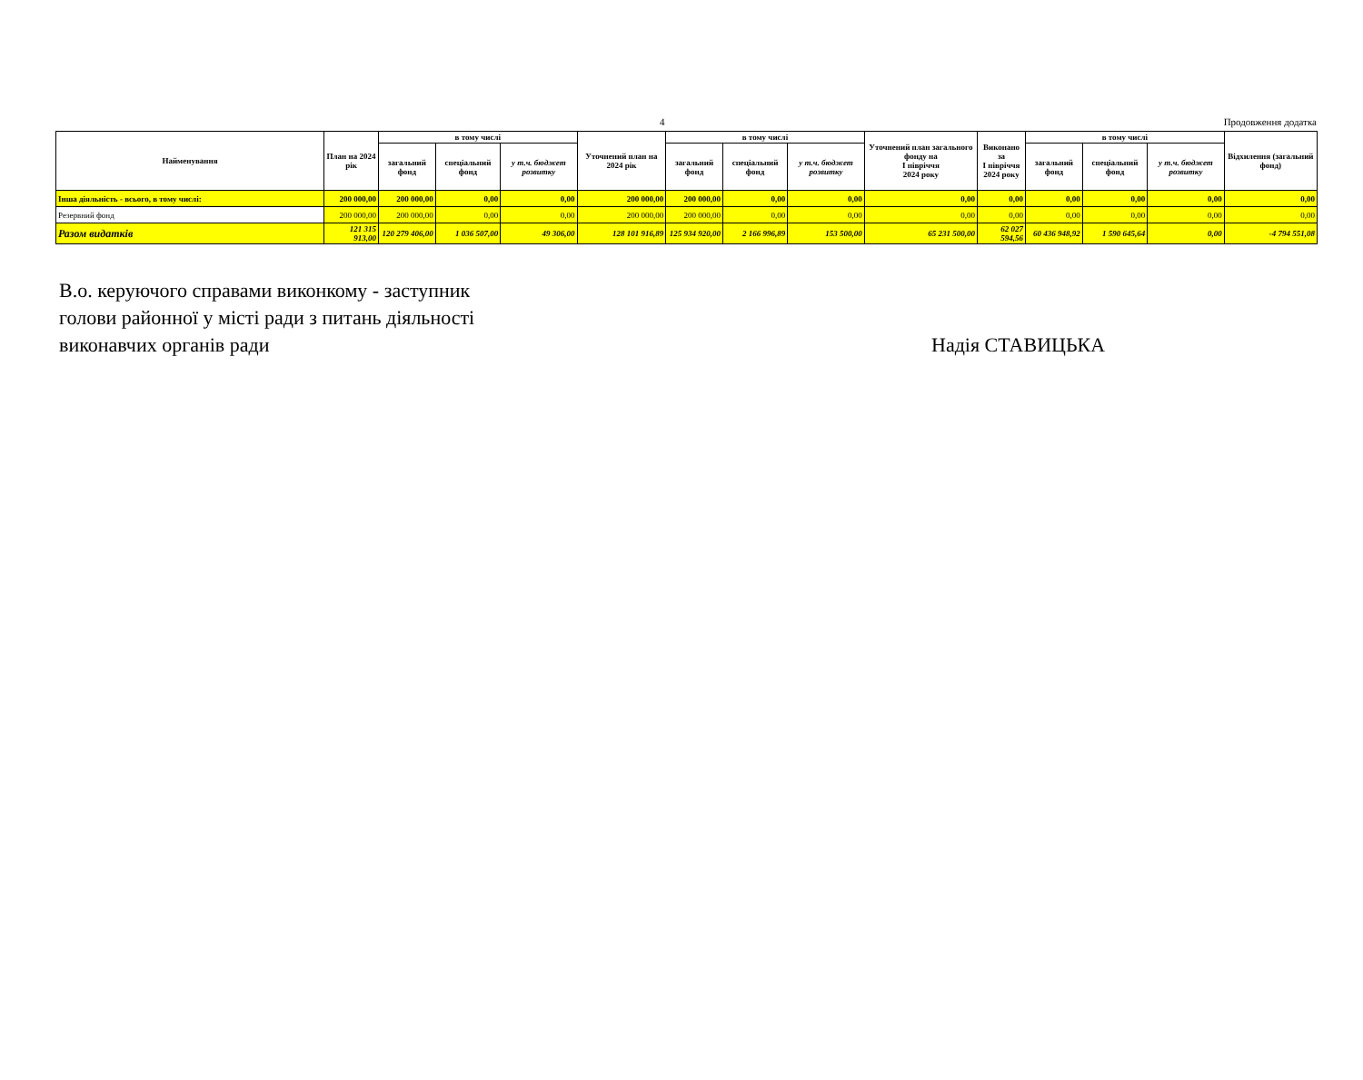4 Продовження додатка
| Найменування | План на 2024 рік | в тому числі | | | Уточнений план на 2024 рік | в тому числі | | | Уточнений план загального фонду на І півріччя 2024 року | Виконано за І півріччя 2024 року | в тому числі | | | Відхилення (загальний фонд) |
| --- | --- | --- | --- | --- | --- | --- | --- | --- | --- | --- | --- | --- | --- | --- |
| | | загальний фонд | спеціальний фонд | у т.ч. бюджет розвитку | | загальний фонд | спеціальний фонд | у т.ч. бюджет розвитку | | | загальний фонд | спеціальний фонд | у т.ч. бюджет розвитку | |
| Інша діяльність - всього, в тому числі: | 200 000,00 | 200 000,00 | 0,00 | 0,00 | 200 000,00 | 200 000,00 | 0,00 | 0,00 | 0,00 | 0,00 | 0,00 | 0,00 | 0,00 | 0,00 |
| Резервний фонд | 200 000,00 | 200 000,00 | 0,00 | 0,00 | 200 000,00 | 200 000,00 | 0,00 | 0,00 | 0,00 | 0,00 | 0,00 | 0,00 | 0,00 | 0,00 |
| Разом видатків | 121 315 913,00 | 120 279 406,00 | 1 036 507,00 | 49 306,00 | 128 101 916,89 | 125 934 920,00 | 2 166 996,89 | 153 500,00 | 65 231 500,00 | 62 027 594,56 | 60 436 948,92 | 1 590 645,64 | 0,00 | -4 794 551,08 |
В.о. керуючого справами виконкому - заступник
голови районної у місті ради з питань діяльності
виконавчих органів ради
Надія СТАВИЦЬКА